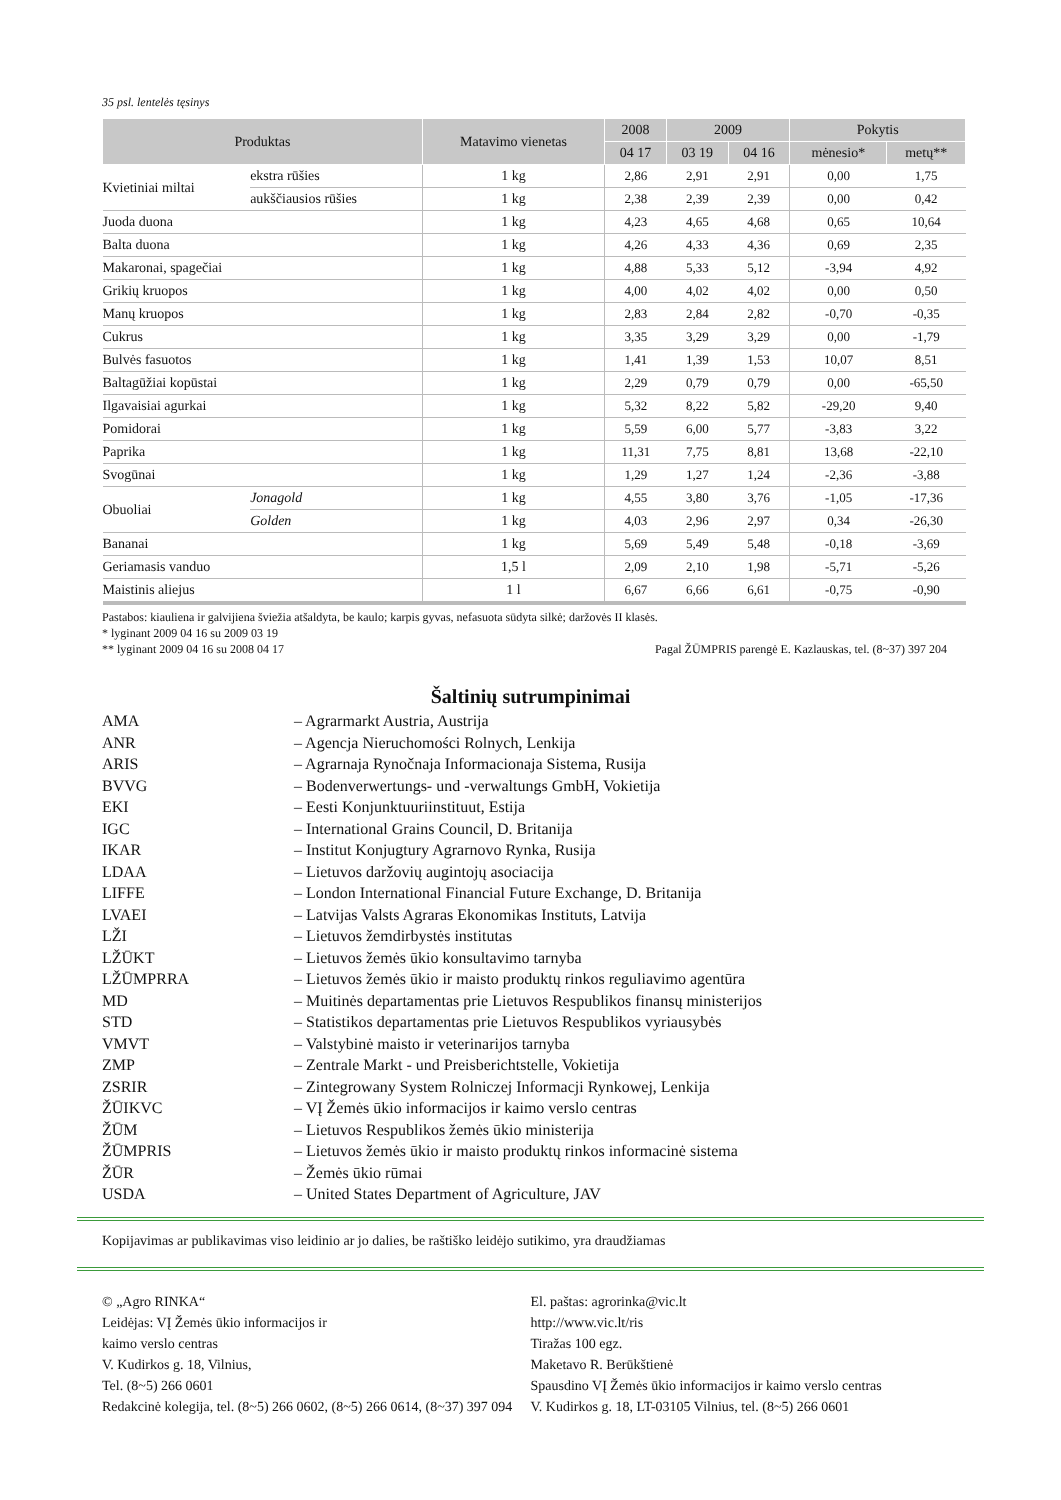35 psl. lentelės tęsinys
| Produktas | | Matavimo vienetas | 2008 | 2009 | | Pokytis | |
| --- | --- | --- | --- | --- | --- | --- | --- |
| | | | 04 17 | 03 19 | 04 16 | mėnesio* | metų** |
| Kvietiniai miltai | ekstra rūšies | 1 kg | 2,86 | 2,91 | 2,91 | 0,00 | 1,75 |
| | aukščiausios rūšies | 1 kg | 2,38 | 2,39 | 2,39 | 0,00 | 0,42 |
| Juoda duona | | 1 kg | 4,23 | 4,65 | 4,68 | 0,65 | 10,64 |
| Balta duona | | 1 kg | 4,26 | 4,33 | 4,36 | 0,69 | 2,35 |
| Makaronai, spagečiai | | 1 kg | 4,88 | 5,33 | 5,12 | -3,94 | 4,92 |
| Grikių kruopos | | 1 kg | 4,00 | 4,02 | 4,02 | 0,00 | 0,50 |
| Manų kruopos | | 1 kg | 2,83 | 2,84 | 2,82 | -0,70 | -0,35 |
| Cukrus | | 1 kg | 3,35 | 3,29 | 3,29 | 0,00 | -1,79 |
| Bulvės fasuotos | | 1 kg | 1,41 | 1,39 | 1,53 | 10,07 | 8,51 |
| Baltagūžiai kopūstai | | 1 kg | 2,29 | 0,79 | 0,79 | 0,00 | -65,50 |
| Ilgavaisiai agurkai | | 1 kg | 5,32 | 8,22 | 5,82 | -29,20 | 9,40 |
| Pomidorai | | 1 kg | 5,59 | 6,00 | 5,77 | -3,83 | 3,22 |
| Paprika | | 1 kg | 11,31 | 7,75 | 8,81 | 13,68 | -22,10 |
| Svogūnai | | 1 kg | 1,29 | 1,27 | 1,24 | -2,36 | -3,88 |
| Obuoliai | Jonagold | 1 kg | 4,55 | 3,80 | 3,76 | -1,05 | -17,36 |
| | Golden | 1 kg | 4,03 | 2,96 | 2,97 | 0,34 | -26,30 |
| Bananai | | 1 kg | 5,69 | 5,49 | 5,48 | -0,18 | -3,69 |
| Geriamasis vanduo | | 1,5 l | 2,09 | 2,10 | 1,98 | -5,71 | -5,26 |
| Maistinis aliejus | | 1 l | 6,67 | 6,66 | 6,61 | -0,75 | -0,90 |
Pastabos: kiauliena ir galvijiena šviežia atšaldyta, be kaulo; karpis gyvas, nefasuota sūdyta silkė; daržovės II klasės.
* lyginant 2009 04 16 su 2009 03 19
** lyginant 2009 04 16 su 2008 04 17 Pagal ŽŪMPRIS parengė E. Kazlauskas, tel. (8~37) 397 204
Šaltinių sutrumpinimai
AMA – Agrarmarkt Austria, Austrija
ANR – Agencja Nieruchomości Rolnych, Lenkija
ARIS – Agrarnaja Rynočnaja Informacionaja Sistema, Rusija
BVVG – Bodenverwertungs- und -verwaltungs GmbH, Vokietija
EKI – Eesti Konjunktuuriinstituut, Estija
IGC – International Grains Council, D. Britanija
IKAR – Institut Konjugtury Agrarnovo Rynka, Rusija
LDAA – Lietuvos daržovių augintojų asociacija
LIFFE – London International Financial Future Exchange, D. Britanija
LVAEI – Latvijas Valsts Agraras Ekonomikas Instituts, Latvija
LŽI – Lietuvos žemdirbystės institutas
LŽŪKT – Lietuvos žemės ūkio konsultavimo tarnyba
LŽŪMPRRA – Lietuvos žemės ūkio ir maisto produktų rinkos reguliavimo agentūra
MD – Muitinės departamentas prie Lietuvos Respublikos finansų ministerijos
STD – Statistikos departamentas prie Lietuvos Respublikos vyriausybės
VMVT – Valstybinė maisto ir veterinarijos tarnyba
ZMP – Zentrale Markt - und Preisberichtstelle, Vokietija
ZSRIR – Zintegrowany System Rolniczej Informacji Rynkowej, Lenkija
ŽŪIKVC – VĮ Žemės ūkio informacijos ir kaimo verslo centras
ŽŪM – Lietuvos Respublikos žemės ūkio ministerija
ŽŪMPRIS – Lietuvos žemės ūkio ir maisto produktų rinkos informacinė sistema
ŽŪR – Žemės ūkio rūmai
USDA – United States Department of Agriculture, JAV
Kopijavimas ar publikavimas viso leidinio ar jo dalies, be raštiško leidėjo sutikimo, yra draudžiamas
© „Agro RINKA“
Leidėjas: VĮ Žemės ūkio informacijos ir
kaimo verslo centras
V. Kudirkos g. 18, Vilnius,
Tel. (8~5) 266 0601
Redakcinė kolegija, tel. (8~5) 266 0602, (8~5) 266 0614, (8~37) 397 094
El. paštas: agrorinka@vic.lt
http://www.vic.lt/ris
Tiražas 100 egz.
Maketavo R. Berūkštienė
Spausdino VĮ Žemės ūkio informacijos ir kaimo verslo centras
V. Kudirkos g. 18, LT-03105 Vilnius, tel. (8~5) 266 0601